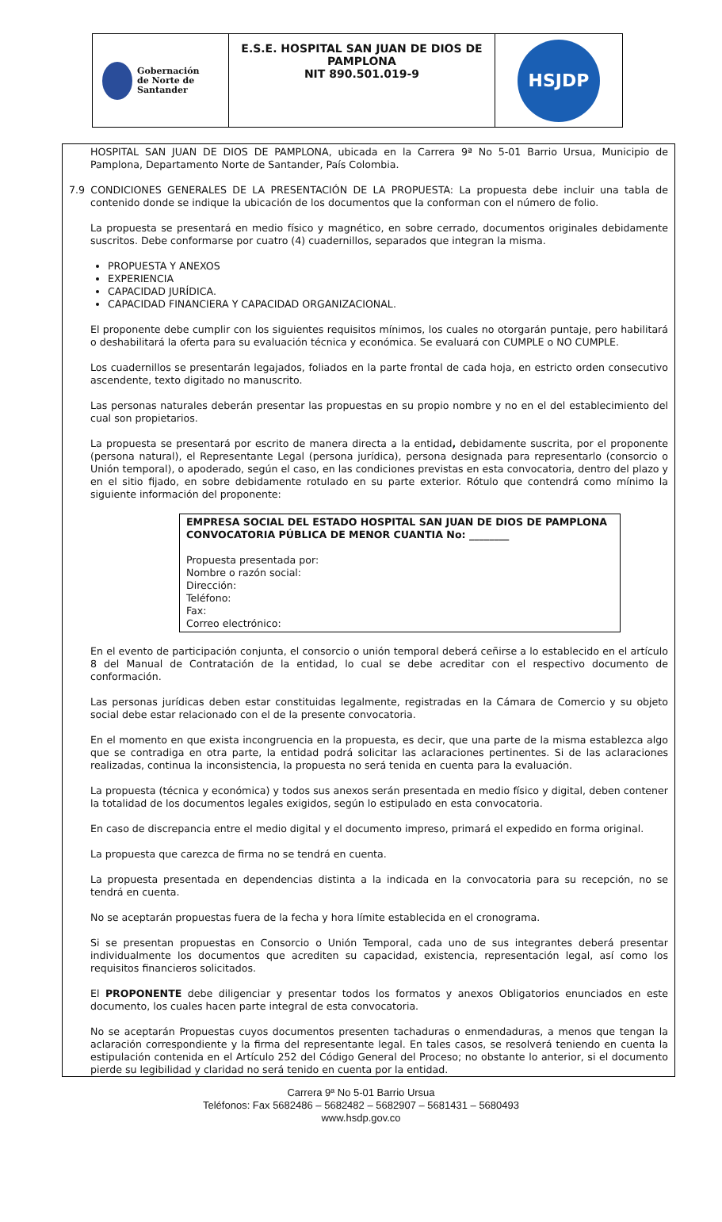| Gobernación de Norte de Santander | E.S.E. HOSPITAL SAN JUAN DE DIOS DE PAMPLONA NIT 890.501.019-9 | HSJDP |
HOSPITAL SAN JUAN DE DIOS DE PAMPLONA, ubicada en la Carrera 9ª No 5-01 Barrio Ursua, Municipio de Pamplona, Departamento Norte de Santander, País Colombia.
7.9 CONDICIONES GENERALES DE LA PRESENTACIÓN DE LA PROPUESTA: La propuesta debe incluir una tabla de contenido donde se indique la ubicación de los documentos que la conforman con el número de folio.
La propuesta se presentará en medio físico y magnético, en sobre cerrado, documentos originales debidamente suscritos. Debe conformarse por cuatro (4) cuadernillos, separados que integran la misma.
PROPUESTA Y ANEXOS
EXPERIENCIA
CAPACIDAD JURÍDICA.
CAPACIDAD FINANCIERA Y CAPACIDAD ORGANIZACIONAL.
El proponente debe cumplir con los siguientes requisitos mínimos, los cuales no otorgarán puntaje, pero habilitará o deshabilitará la oferta para su evaluación técnica y económica. Se evaluará con CUMPLE o NO CUMPLE.
Los cuadernillos se presentarán legajados, foliados en la parte frontal de cada hoja, en estricto orden consecutivo ascendente, texto digitado no manuscrito.
Las personas naturales deberán presentar las propuestas en su propio nombre y no en el del establecimiento del cual son propietarios.
La propuesta se presentará por escrito de manera directa a la entidad, debidamente suscrita, por el proponente (persona natural), el Representante Legal (persona jurídica), persona designada para representarlo (consorcio o Unión temporal), o apoderado, según el caso, en las condiciones previstas en esta convocatoria, dentro del plazo y en el sitio fijado, en sobre debidamente rotulado en su parte exterior. Rótulo que contendrá como mínimo la siguiente información del proponente:
EMPRESA SOCIAL DEL ESTADO HOSPITAL SAN JUAN DE DIOS DE PAMPLONA
CONVOCATORIA PÚBLICA DE MENOR CUANTIA No: ________
Propuesta presentada por:
Nombre o razón social:
Dirección:
Teléfono:
Fax:
Correo electrónico:
En el evento de participación conjunta, el consorcio o unión temporal deberá ceñirse a lo establecido en el artículo 8 del Manual de Contratación de la entidad, lo cual se debe acreditar con el respectivo documento de conformación.
Las personas jurídicas deben estar constituidas legalmente, registradas en la Cámara de Comercio y su objeto social debe estar relacionado con el de la presente convocatoria.
En el momento en que exista incongruencia en la propuesta, es decir, que una parte de la misma establezca algo que se contradiga en otra parte, la entidad podrá solicitar las aclaraciones pertinentes. Si de las aclaraciones realizadas, continua la inconsistencia, la propuesta no será tenida en cuenta para la evaluación.
La propuesta (técnica y económica) y todos sus anexos serán presentada en medio físico y digital, deben contener la totalidad de los documentos legales exigidos, según lo estipulado en esta convocatoria.
En caso de discrepancia entre el medio digital y el documento impreso, primará el expedido en forma original.
La propuesta que carezca de firma no se tendrá en cuenta.
La propuesta presentada en dependencias distinta a la indicada en la convocatoria para su recepción, no se tendrá en cuenta.
No se aceptarán propuestas fuera de la fecha y hora límite establecida en el cronograma.
Si se presentan propuestas en Consorcio o Unión Temporal, cada uno de sus integrantes deberá presentar individualmente los documentos que acrediten su capacidad, existencia, representación legal, así como los requisitos financieros solicitados.
El PROPONENTE debe diligenciar y presentar todos los formatos y anexos Obligatorios enunciados en este documento, los cuales hacen parte integral de esta convocatoria.
No se aceptarán Propuestas cuyos documentos presenten tachaduras o enmendaduras, a menos que tengan la aclaración correspondiente y la firma del representante legal. En tales casos, se resolverá teniendo en cuenta la estipulación contenida en el Artículo 252 del Código General del Proceso; no obstante lo anterior, si el documento pierde su legibilidad y claridad no será tenido en cuenta por la entidad.
Carrera 9ª No 5-01 Barrio Ursua
Teléfonos: Fax 5682486 – 5682482 – 5682907 – 5681431 – 5680493
www.hsdp.gov.co